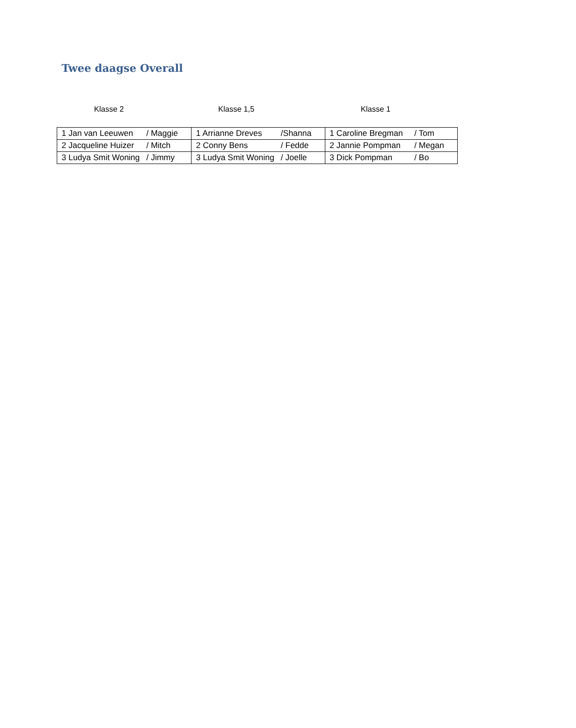Twee daagse Overall
Klasse 2 Klasse 1,5 Klasse 1
| 1 Jan van Leeuwen / Maggie | 1 Arrianne Dreves /Shanna | 1 Caroline Bregman / Tom |
| 2 Jacqueline Huizer / Mitch | 2 Conny Bens / Fedde | 2 Jannie Pompman / Megan |
| 3 Ludya Smit Woning / Jimmy | 3 Ludya Smit Woning / Joelle | 3 Dick Pompman / Bo |